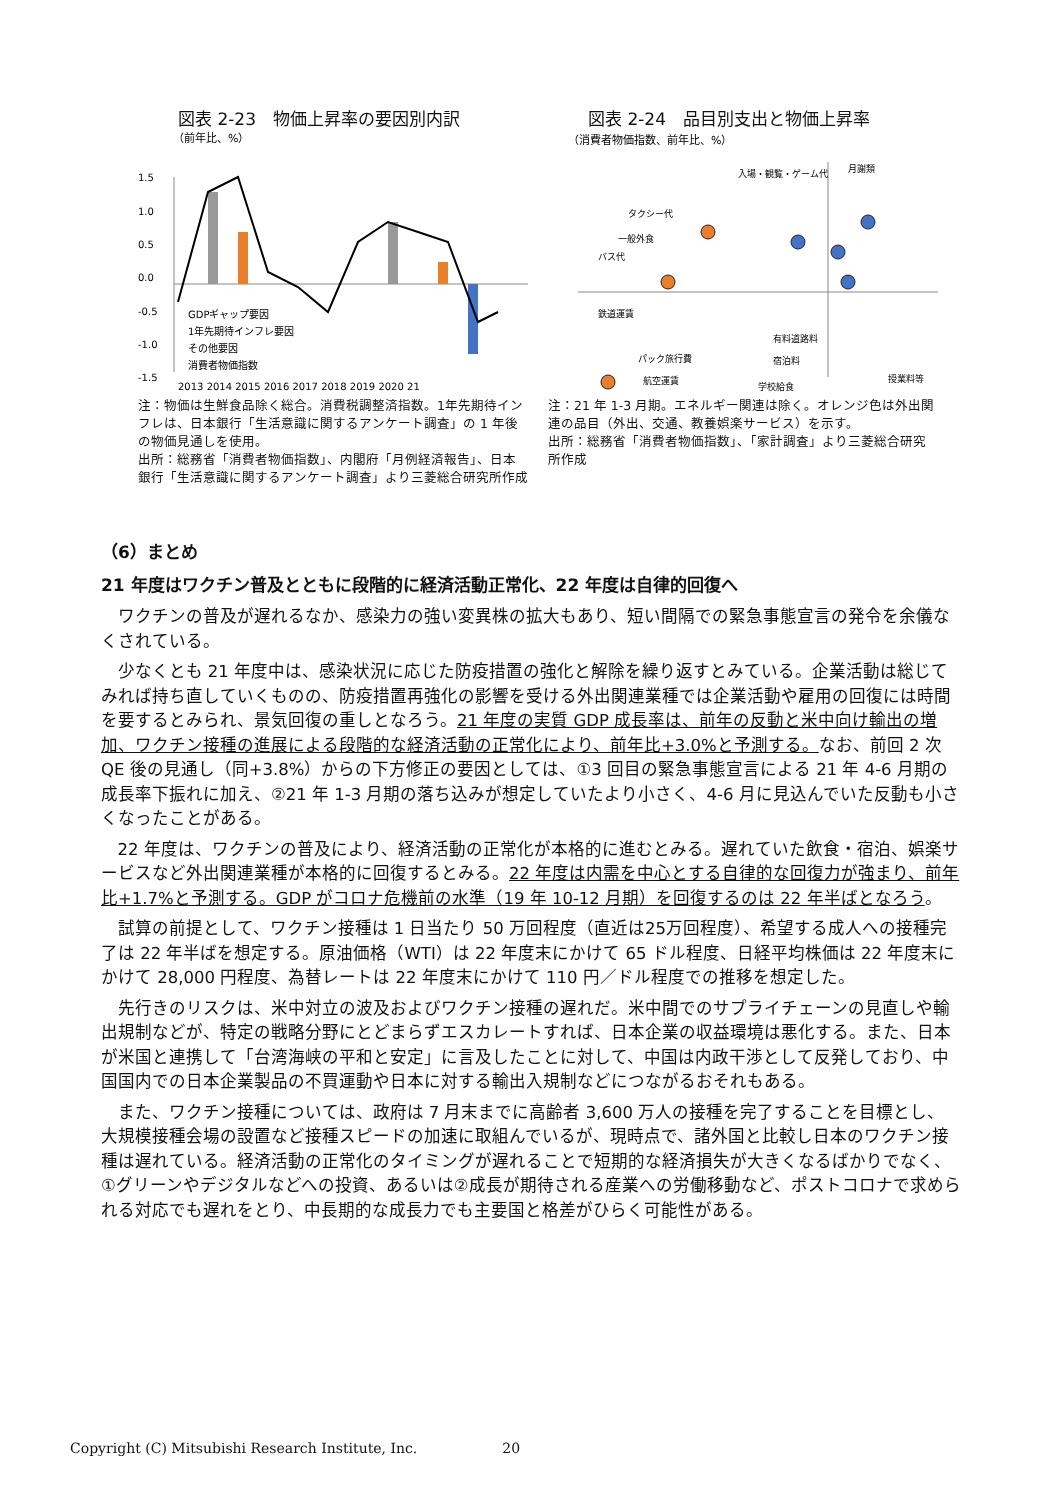図表 2-23　物価上昇率の要因別内訳
（前年比、%）
1.5
1.0
0.5
0.0
-0.5
-1.0
-1.5
GDPギャップ要因
1年先期待インフレ要因
その他要因
消費者物価指数
2013 2014 2015 2016 2017 2018 2019 2020 21
注：物価は生鮮食品除く総合。消費税調整済指数。1年先期待インフレは、日本銀行「生活意識に関するアンケート調査」の 1 年後の物価見通しを使用。
出所：総務省「消費者物価指数」、内閣府「月例経済報告」、日本銀行「生活意識に関するアンケート調査」より三菱総合研究所作成
図表 2-24　品目別支出と物価上昇率
（消費者物価指数、前年比、%）
入場・観覧・ゲーム代
月謝類
タクシー代
一般外食
バス代
鉄道運賃
有料道路料
パック旅行費
宿泊料
航空運賃
学校給食
授業料等
注：21 年 1-3 月期。エネルギー関連は除く。オレンジ色は外出関連の品目（外出、交通、教養娯楽サービス）を示す。
出所：総務省「消費者物価指数」、「家計調査」より三菱総合研究所作成
（6）まとめ
21 年度はワクチン普及とともに段階的に経済活動正常化、22 年度は自律的回復へ
ワクチンの普及が遅れるなか、感染力の強い変異株の拡大もあり、短い間隔での緊急事態宣言の発令を余儀なくされている。
少なくとも 21 年度中は、感染状況に応じた防疫措置の強化と解除を繰り返すとみている。企業活動は総じてみれば持ち直していくものの、防疫措置再強化の影響を受ける外出関連業種では企業活動や雇用の回復には時間を要するとみられ、景気回復の重しとなろう。21 年度の実質 GDP 成長率は、前年の反動と米中向け輸出の増加、ワクチン接種の進展による段階的な経済活動の正常化により、前年比+3.0%と予測する。なお、前回 2 次 QE 後の見通し（同+3.8%）からの下方修正の要因としては、①3 回目の緊急事態宣言による 21 年 4-6 月期の成長率下振れに加え、②21 年 1-3 月期の落ち込みが想定していたより小さく、4-6 月に見込んでいた反動も小さくなったことがある。
22 年度は、ワクチンの普及により、経済活動の正常化が本格的に進むとみる。遅れていた飲食・宿泊、娯楽サービスなど外出関連業種が本格的に回復するとみる。22 年度は内需を中心とする自律的な回復力が強まり、前年比+1.7%と予測する。GDP がコロナ危機前の水準（19 年 10-12 月期）を回復するのは 22 年半ばとなろう。
試算の前提として、ワクチン接種は 1 日当たり 50 万回程度（直近は25万回程度）、希望する成人への接種完了は 22 年半ばを想定する。原油価格（WTI）は 22 年度末にかけて 65 ドル程度、日経平均株価は 22 年度末にかけて 28,000 円程度、為替レートは 22 年度末にかけて 110 円／ドル程度での推移を想定した。
先行きのリスクは、米中対立の波及およびワクチン接種の遅れだ。米中間でのサプライチェーンの見直しや輸出規制などが、特定の戦略分野にとどまらずエスカレートすれば、日本企業の収益環境は悪化する。また、日本が米国と連携して「台湾海峡の平和と安定」に言及したことに対して、中国は内政干渉として反発しており、中国国内での日本企業製品の不買運動や日本に対する輸出入規制などにつながるおそれもある。
また、ワクチン接種については、政府は 7 月末までに高齢者 3,600 万人の接種を完了することを目標とし、大規模接種会場の設置など接種スピードの加速に取組んでいるが、現時点で、諸外国と比較し日本のワクチン接種は遅れている。経済活動の正常化のタイミングが遅れることで短期的な経済損失が大きくなるばかりでなく、①グリーンやデジタルなどへの投資、あるいは②成長が期待される産業への労働移動など、ポストコロナで求められる対応でも遅れをとり、中長期的な成長力でも主要国と格差がひらく可能性がある。
Copyright (C) Mitsubishi Research Institute, Inc. 20